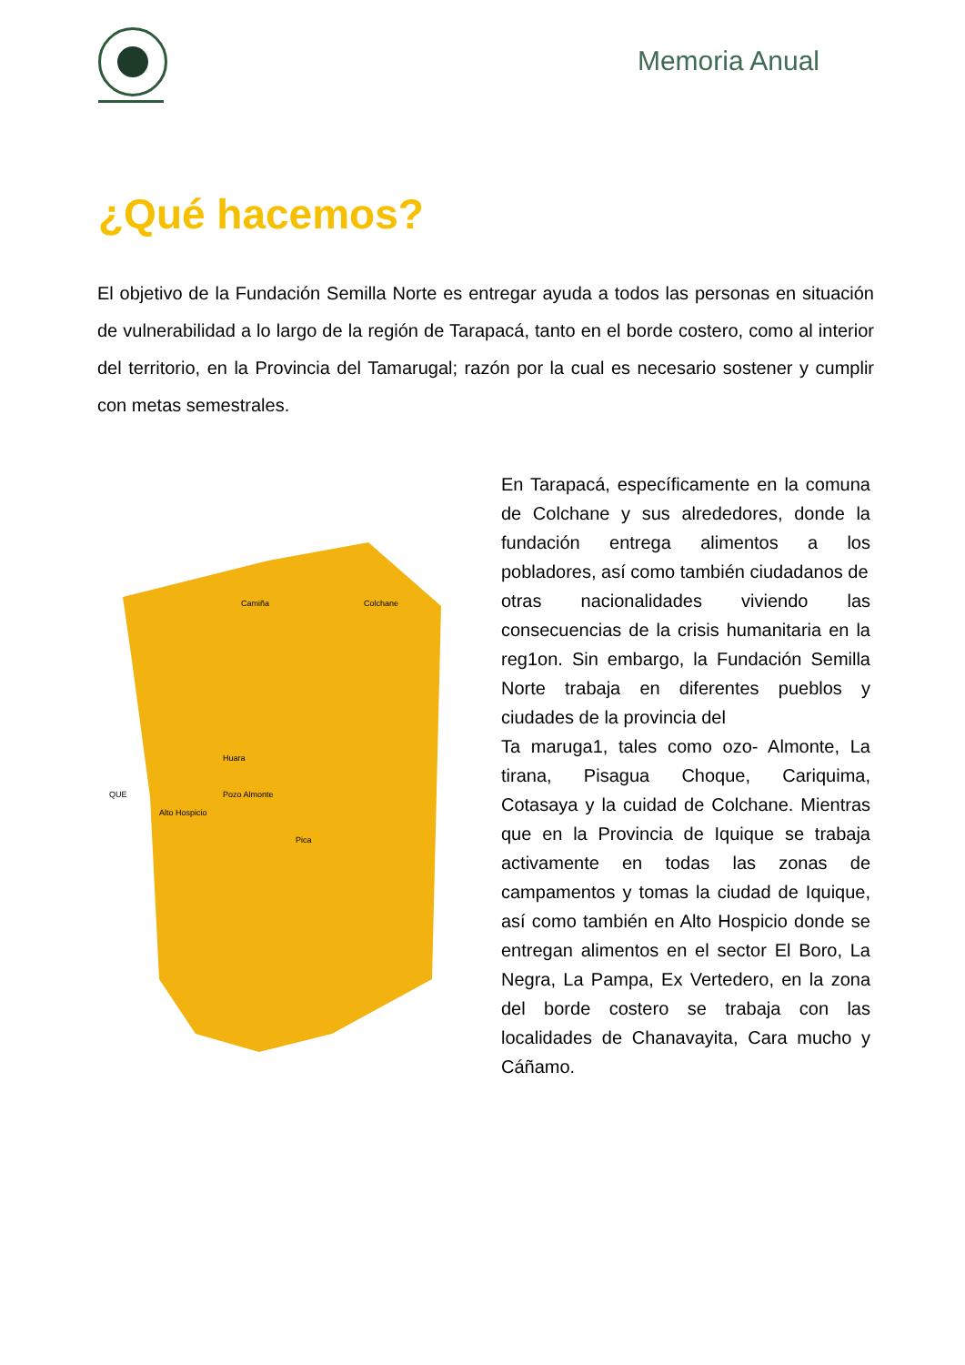Memoria Anual
¿Qué hacemos?
El objetivo de la Fundación Semilla Norte es entregar ayuda a todos las personas en situación de vulnerabilidad a lo largo de la región de Tarapacá, tanto en el borde costero, como al interior del territorio, en la Provincia del Tamarugal; razón por la cual es necesario sostener y cumplir con metas semestrales.
Camiña
Colchane
Huara
Pozo Almonte
Alto Hospicio
Pica
QUE
En Tarapacá, específicamente en la comuna de Colchane y sus alrededores, donde la fundación entrega alimentos a los pobladores, así como también ciudadanos de
otras nacionalidades viviendo las consecuencias de la crisis humanitaria en la reg1on. Sin embargo, la Fundación Semilla Norte trabaja en diferentes pueblos y ciudades de la provincia del
Ta maruga1, tales como ozo- Almonte, La tirana, Pisagua Choque, Cariquima, Cotasaya y la cuidad de Colchane. Mientras que en la Provincia de Iquique se trabaja activamente en todas las zonas de campamentos y tomas la ciudad de Iquique, así como también en Alto Hospicio donde se entregan alimentos en el sector El Boro, La Negra, La Pampa, Ex Vertedero, en la zona del borde costero se trabaja con las localidades de Chanavayita, Cara mucho y Cáñamo.